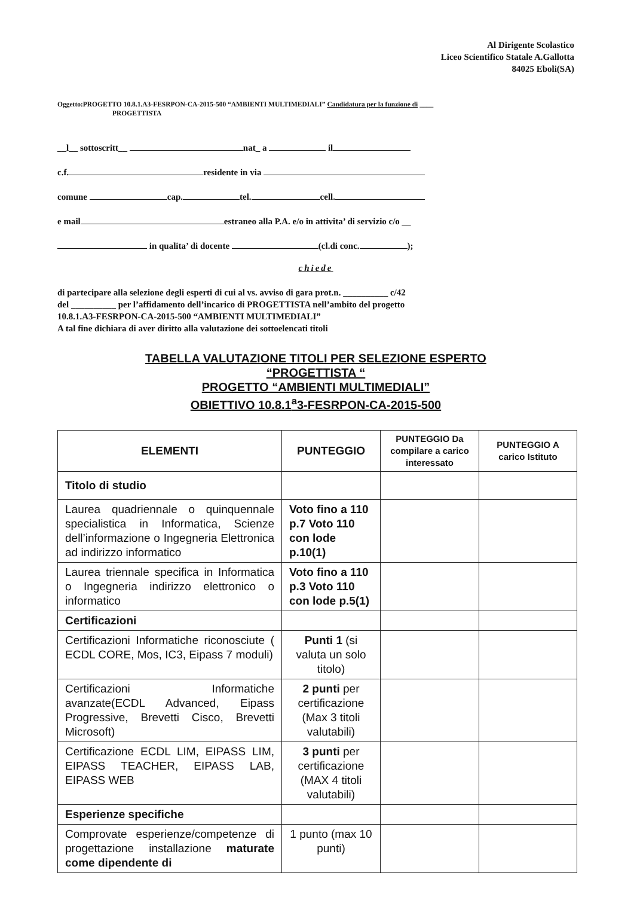Al Dirigente Scolastico
Liceo Scientifico Statale A.Gallotta
84025 Eboli(SA)
Oggetto:PROGETTO 10.8.1.A3-FESRPON-CA-2015-500 “AMBIENTI MULTIMEDIALI” Candidatura per la funzione di ____
PROGETTISTA
__l__ sottoscritt__ nat_ a il
c.f. residente in via
comune cap. tel. cell.
e mail estraneo alla P.A. e/o in attivita’ di servizio c/o __
in qualita’ di docente (cl.di conc. );
chiede
di partecipare alla selezione degli esperti di cui al vs. avviso di gara prot.n. __________ c/42
del __________ per l’affidamento dell’incarico di PROGETTISTA nell’ambito del progetto
10.8.1.A3-FESRPON-CA-2015-500 “AMBIENTI MULTIMEDIALI”
A tal fine dichiara di aver diritto alla valutazione dei sottoelencati titoli
TABELLA VALUTAZIONE TITOLI PER SELEZIONE ESPERTO
“PROGETTISTA “
PROGETTO “AMBIENTI MULTIMEDIALI”
OBIETTIVO 10.8.1<sup>a</sup>3-FESRPON-CA-2015-500
| ELEMENTI | PUNTEGGIO | PUNTEGGIO Da compilare a carico interessato | PUNTEGGIO A carico Istituto |
| --- | --- | --- | --- |
| Titolo di studio | | | |
| Laurea quadriennale o quinquennale specialistica in Informatica, Scienze dell’informazione o Ingegneria Elettronica ad indirizzo informatico | Voto fino a 110 p.7 Voto 110 con lode p.10(1) | | |
| Laurea triennale specifica in Informatica o Ingegneria indirizzo elettronico o informatico | Voto fino a 110 p.3 Voto 110 con lode p.5(1) | | |
| Certificazioni | | | |
| Certificazioni Informatiche riconosciute ( ECDL CORE, Mos, IC3, Eipass 7 moduli) | Punti 1 (si valuta un solo titolo) | | |
| Certificazioni Informatiche avanzate(ECDL Advanced, Eipass Progressive, Brevetti Cisco, Brevetti Microsoft) | 2 punti per certificazione (Max 3 titoli valutabili) | | |
| Certificazione ECDL LIM, EIPASS LIM, EIPASS TEACHER, EIPASS LAB, EIPASS WEB | 3 punti per certificazione (MAX 4 titoli valutabili) | | |
| Esperienze specifiche | | | |
| Comprovate esperienze/competenze di progettazione installazione maturate come dipendente di | 1 punto (max 10 punti) | | |